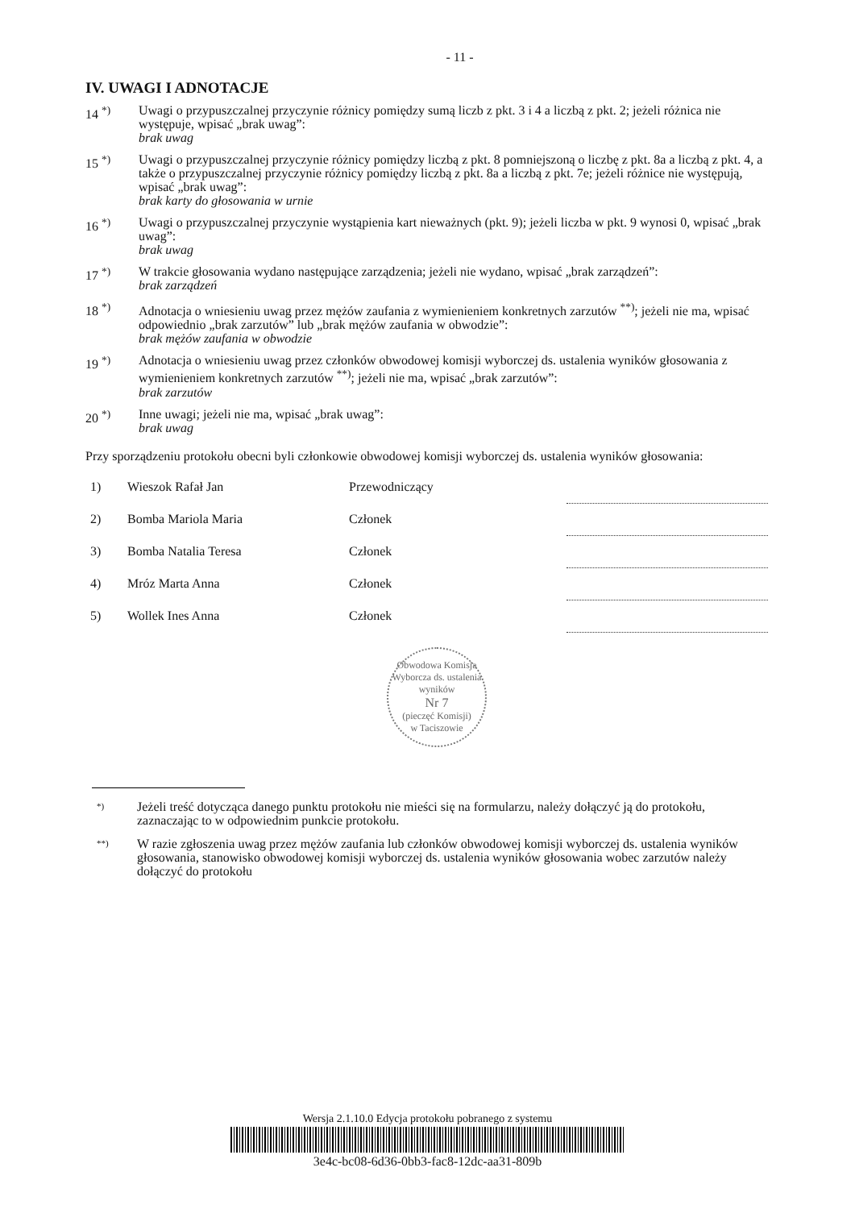- 11 -
IV. UWAGI I ADNOTACJE
14 <sup>*)</sup> Uwagi o przypuszczalnej przyczynie różnicy pomiędzy sumą liczb z pkt. 3 i 4 a liczbą z pkt. 2; jeżeli różnica nie występuje, wpisać „brak uwag”:
brak uwag
15 <sup>*)</sup> Uwagi o przypuszczalnej przyczynie różnicy pomiędzy liczbą z pkt. 8 pomniejszoną o liczbę z pkt. 8a a liczbą z pkt. 4, a także o przypuszczalnej przyczynie różnicy pomiędzy liczbą z pkt. 8a a liczbą z pkt. 7e; jeżeli różnice nie występują, wpisać „brak uwag”:
brak karty do głosowania w urnie
16 <sup>*)</sup> Uwagi o przypuszczalnej przyczynie wystąpienia kart nieważnych (pkt. 9); jeżeli liczba w pkt. 9 wynosi 0, wpisać „brak uwag”:
brak uwag
17 <sup>*)</sup> W trakcie głosowania wydano następujące zarządzenia; jeżeli nie wydano, wpisać „brak zarządzeń”:
brak zarządzeń
18 <sup>*)</sup> Adnotacja o wniesieniu uwag przez mężów zaufania z wymienieniem konkretnych zarzutów <sup>**)</sup>; jeżeli nie ma, wpisać odpowiednio „brak zarzutów” lub „brak mężów zaufania w obwodzie”:
brak mężów zaufania w obwodzie
19 <sup>*)</sup> Adnotacja o wniesieniu uwag przez członków obwodowej komisji wyborczej ds. ustalenia wyników głosowania z wymienieniem konkretnych zarzutów <sup>**)</sup>; jeżeli nie ma, wpisać „brak zarzutów”:
brak zarzutów
20 <sup>*)</sup> Inne uwagi; jeżeli nie ma, wpisać „brak uwag”:
brak uwag
Przy sporządzeniu protokołu obecni byli członkowie obwodowej komisji wyborczej ds. ustalenia wyników głosowania:
| 1) | Wieszok Rafał Jan | Przewodniczący | |
| 2) | Bomba Mariola Maria | Członek | |
| 3) | Bomba Natalia Teresa | Członek | |
| 4) | Mróz Marta Anna | Członek | |
| 5) | Wollek Ines Anna | Członek | |
Obwodowa Komisja Wyborcza ds. ustalenia wyników
Nr 7
(pieczęć Komisji)
w Taciszowie
*)
Jeżeli treść dotycząca danego punktu protokołu nie mieści się na formularzu, należy dołączyć ją do protokołu, zaznaczając to w odpowiednim punkcie protokołu.
**)
W razie zgłoszenia uwag przez mężów zaufania lub członków obwodowej komisji wyborczej ds. ustalenia wyników głosowania, stanowisko obwodowej komisji wyborczej ds. ustalenia wyników głosowania wobec zarzutów należy dołączyć do protokołu
Wersja 2.1.10.0 Edycja protokołu pobranego z systemu
3e4c-bc08-6d36-0bb3-fac8-12dc-aa31-809b